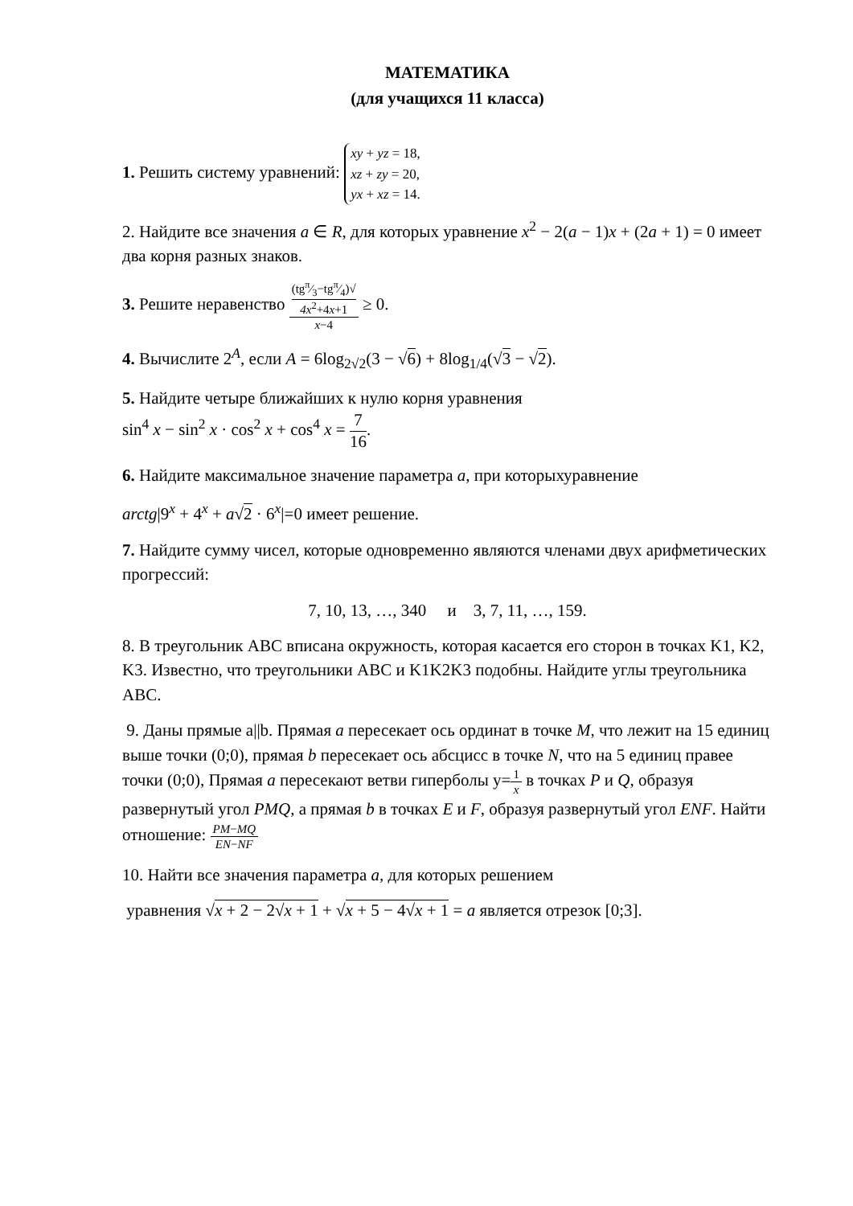МАТЕМАТИКА
(для учащихся 11 класса)
1. Решить систему уравнений: xy + yz = 18,
xz + zy = 20,
yx + xz = 14.
2. Найдите все значения a ∈ R, для которых уравнение x<sup>2</sup> − 2(a − 1)x + (2a + 1) = 0 имеет два корня разных знаков.
3. Решите неравенство (tgπ⁄3−tgπ⁄4)√
4x<sup>2</sup>+4x+1 x−4 ≥ 0.
4. Вычислите 2<sup>A</sup>, если A = 6log<sub>2√2</sub>(3 − √6) + 8log<sub>1/4</sub>(√3 − √2).
5. Найдите четыре ближайших к нулю корня уравнения
sin<sup>4</sup> x − sin<sup>2</sup> x · cos<sup>2</sup> x + cos<sup>4</sup> x = 7 16.
6. Найдите максимальное значение параметра a, при которыхуравнение
arctg|9<sup>x</sup> + 4<sup>x</sup> + a√2 · 6<sup>x</sup>|=0 имеет решение.
7. Найдите сумму чисел, которые одновременно являются членами двух арифметических прогрессий:
7, 10, 13, …, 340 и 3, 7, 11, …, 159.
8. В треугольник ABC вписана окружность, которая касается его сторон в точках K1, K2, K3. Известно, что треугольники ABC и K1K2K3 подобны. Найдите углы треугольника ABC.
9. Даны прямые a||b. Прямая a пересекает ось ординат в точке M, что лежит на 15 единиц выше точки (0;0), прямая b пересекает ось абсцисс в точке N, что на 5 единиц правее точки (0;0), Прямая a пересекают ветви гиперболы y=1 x в точках P и Q, образуя развернутый угол PMQ, а прямая b в точках E и F, образуя развернутый угол ENF. Найти отношение: PM−MQ EN−NF
10. Найти все значения параметра a, для которых решением
уравнения √x + 2 − 2√x + 1 + √x + 5 − 4√x + 1 = a является отрезок [0;3].